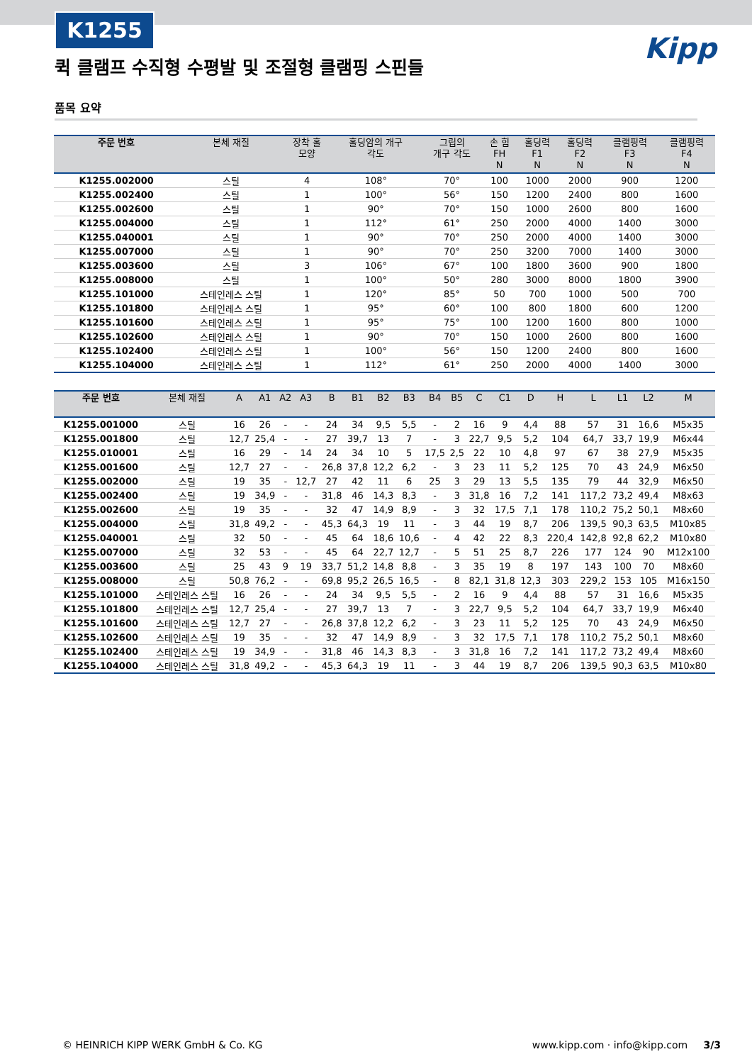K1255
Kipp
퀵 클램프 수직형 수평발 및 조절형 클램핑 스핀들
품목 요약
| 주문 번호 | 본체 재질 | 장착 홀 모양 | 홀딩암의 개구 각도 | 그립의 개구 각도 | 손 힘 FH N | 홀딩력 F1 N | 홀딩력 F2 N | 클램핑력 F3 N | 클램핑력 F4 N |
| --- | --- | --- | --- | --- | --- | --- | --- | --- | --- |
| K1255.002000 | 스틸 | 4 | 108° | 70° | 100 | 1000 | 2000 | 900 | 1200 |
| K1255.002400 | 스틸 | 1 | 100° | 56° | 150 | 1200 | 2400 | 800 | 1600 |
| K1255.002600 | 스틸 | 1 | 90° | 70° | 150 | 1000 | 2600 | 800 | 1600 |
| K1255.004000 | 스틸 | 1 | 112° | 61° | 250 | 2000 | 4000 | 1400 | 3000 |
| K1255.040001 | 스틸 | 1 | 90° | 70° | 250 | 2000 | 4000 | 1400 | 3000 |
| K1255.007000 | 스틸 | 1 | 90° | 70° | 250 | 3200 | 7000 | 1400 | 3000 |
| K1255.003600 | 스틸 | 3 | 106° | 67° | 100 | 1800 | 3600 | 900 | 1800 |
| K1255.008000 | 스틸 | 1 | 100° | 50° | 280 | 3000 | 8000 | 1800 | 3900 |
| K1255.101000 | 스테인레스 스틸 | 1 | 120° | 85° | 50 | 700 | 1000 | 500 | 700 |
| K1255.101800 | 스테인레스 스틸 | 1 | 95° | 60° | 100 | 800 | 1800 | 600 | 1200 |
| K1255.101600 | 스테인레스 스틸 | 1 | 95° | 75° | 100 | 1200 | 1600 | 800 | 1000 |
| K1255.102600 | 스테인레스 스틸 | 1 | 90° | 70° | 150 | 1000 | 2600 | 800 | 1600 |
| K1255.102400 | 스테인레스 스틸 | 1 | 100° | 56° | 150 | 1200 | 2400 | 800 | 1600 |
| K1255.104000 | 스테인레스 스틸 | 1 | 112° | 61° | 250 | 2000 | 4000 | 1400 | 3000 |
| 주문 번호 | 본체 재질 | A | A1 | A2 | A3 | B | B1 | B2 | B3 | B4 | B5 | C | C1 | D | H | L | L1 | L2 | M |
| --- | --- | --- | --- | --- | --- | --- | --- | --- | --- | --- | --- | --- | --- | --- | --- | --- | --- | --- | --- |
| K1255.001000 | 스틸 | 16 | 26 | - | - | 24 | 34 | 9,5 | 5,5 | - | 2 | 16 | 9 | 4,4 | 88 | 57 | 31 | 16,6 | M5x35 |
| K1255.001800 | 스틸 | 12,7 | 25,4 | - | - | 27 | 39,7 | 13 | 7 | - | 3 | 22,7 | 9,5 | 5,2 | 104 | 64,7 | 33,7 | 19,9 | M6x44 |
| K1255.010001 | 스틸 | 16 | 29 | - | 14 | 24 | 34 | 10 | 5 | 17,5 | 2,5 | 22 | 10 | 4,8 | 97 | 67 | 38 | 27,9 | M5x35 |
| K1255.001600 | 스틸 | 12,7 | 27 | - | - | 26,8 | 37,8 | 12,2 | 6,2 | - | 3 | 23 | 11 | 5,2 | 125 | 70 | 43 | 24,9 | M6x50 |
| K1255.002000 | 스틸 | 19 | 35 | - | 12,7 | 27 | 42 | 11 | 6 | 25 | 3 | 29 | 13 | 5,5 | 135 | 79 | 44 | 32,9 | M6x50 |
| K1255.002400 | 스틸 | 19 | 34,9 | - | - | 31,8 | 46 | 14,3 | 8,3 | - | 3 | 31,8 | 16 | 7,2 | 141 | 117,2 | 73,2 | 49,4 | M8x63 |
| K1255.002600 | 스틸 | 19 | 35 | - | - | 32 | 47 | 14,9 | 8,9 | - | 3 | 32 | 17,5 | 7,1 | 178 | 110,2 | 75,2 | 50,1 | M8x60 |
| K1255.004000 | 스틸 | 31,8 | 49,2 | - | - | 45,3 | 64,3 | 19 | 11 | - | 3 | 44 | 19 | 8,7 | 206 | 139,5 | 90,3 | 63,5 | M10x85 |
| K1255.040001 | 스틸 | 32 | 50 | - | - | 45 | 64 | 18,6 | 10,6 | - | 4 | 42 | 22 | 8,3 | 220,4 | 142,8 | 92,8 | 62,2 | M10x80 |
| K1255.007000 | 스틸 | 32 | 53 | - | - | 45 | 64 | 22,7 | 12,7 | - | 5 | 51 | 25 | 8,7 | 226 | 177 | 124 | 90 | M12x100 |
| K1255.003600 | 스틸 | 25 | 43 | 9 | 19 | 33,7 | 51,2 | 14,8 | 8,8 | - | 3 | 35 | 19 | 8 | 197 | 143 | 100 | 70 | M8x60 |
| K1255.008000 | 스틸 | 50,8 | 76,2 | - | - | 69,8 | 95,2 | 26,5 | 16,5 | - | 8 | 82,1 | 31,8 | 12,3 | 303 | 229,2 | 153 | 105 | M16x150 |
| K1255.101000 | 스테인레스 스틸 | 16 | 26 | - | - | 24 | 34 | 9,5 | 5,5 | - | 2 | 16 | 9 | 4,4 | 88 | 57 | 31 | 16,6 | M5x35 |
| K1255.101800 | 스테인레스 스틸 | 12,7 | 25,4 | - | - | 27 | 39,7 | 13 | 7 | - | 3 | 22,7 | 9,5 | 5,2 | 104 | 64,7 | 33,7 | 19,9 | M6x40 |
| K1255.101600 | 스테인레스 스틸 | 12,7 | 27 | - | - | 26,8 | 37,8 | 12,2 | 6,2 | - | 3 | 23 | 11 | 5,2 | 125 | 70 | 43 | 24,9 | M6x50 |
| K1255.102600 | 스테인레스 스틸 | 19 | 35 | - | - | 32 | 47 | 14,9 | 8,9 | - | 3 | 32 | 17,5 | 7,1 | 178 | 110,2 | 75,2 | 50,1 | M8x60 |
| K1255.102400 | 스테인레스 스틸 | 19 | 34,9 | - | - | 31,8 | 46 | 14,3 | 8,3 | - | 3 | 31,8 | 16 | 7,2 | 141 | 117,2 | 73,2 | 49,4 | M8x60 |
| K1255.104000 | 스테인레스 스틸 | 31,8 | 49,2 | - | - | 45,3 | 64,3 | 19 | 11 | - | 3 | 44 | 19 | 8,7 | 206 | 139,5 | 90,3 | 63,5 | M10x80 |
© HEINRICH KIPP WERK GmbH & Co. KG www.kipp.com · info@kipp.com 3/3